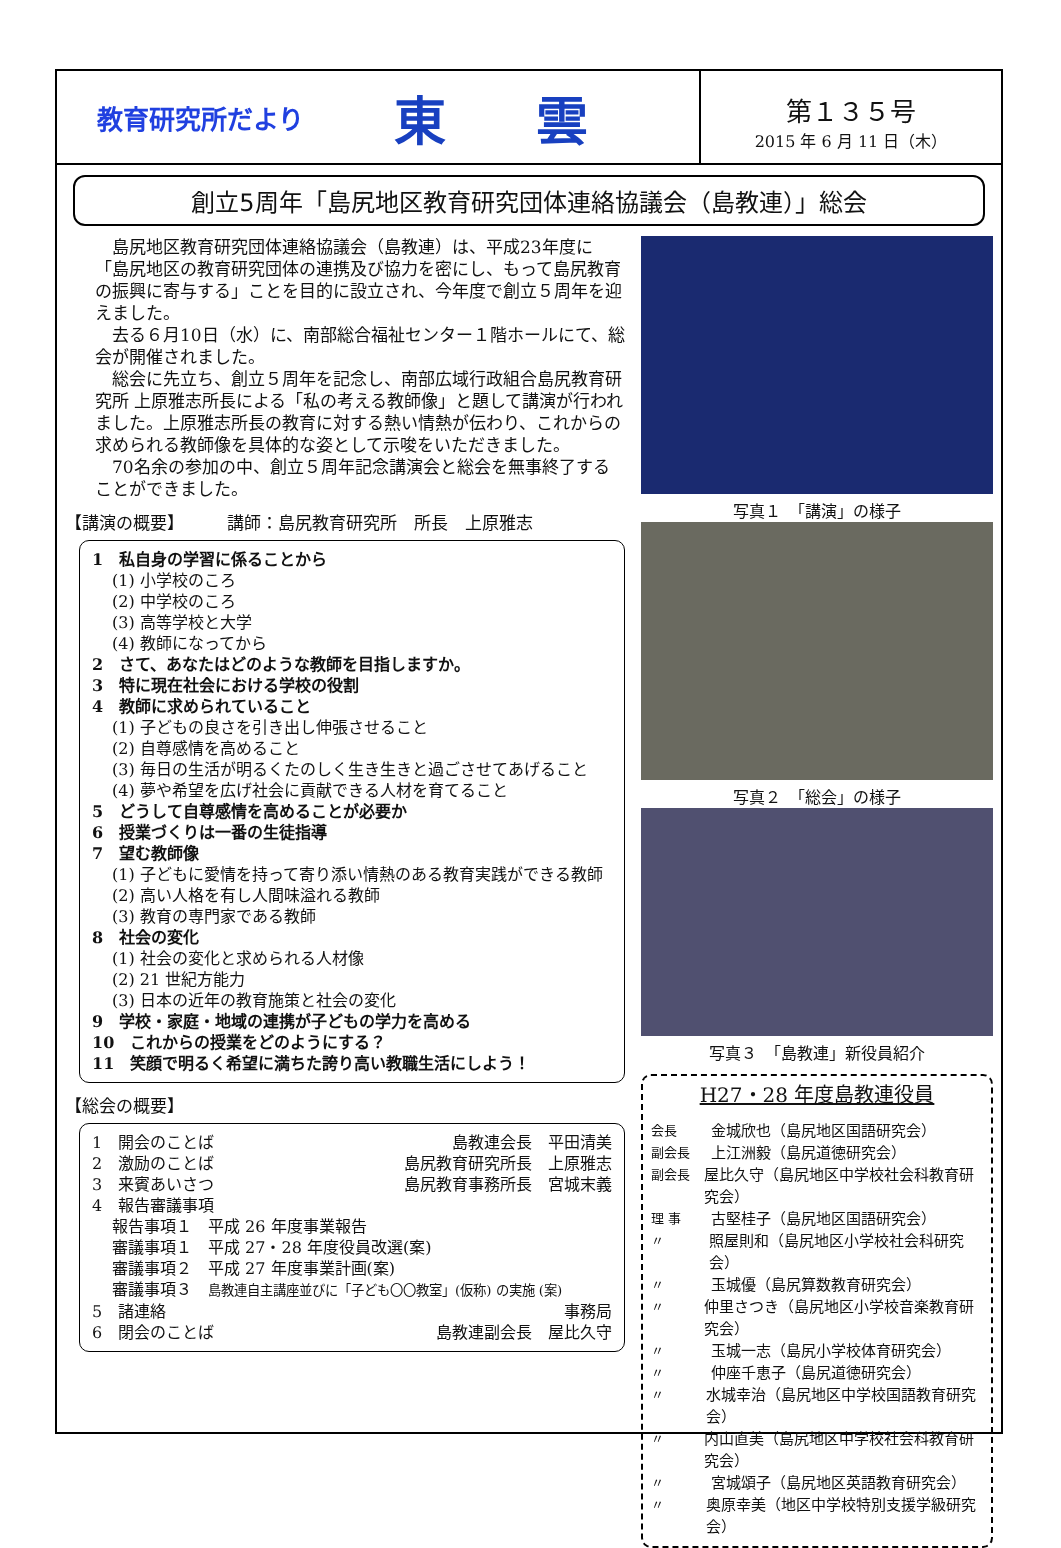教育研究所だより 東 雲
第１３５号
2015 年 6 月 11 日（木）
創立5周年「島尻地区教育研究団体連絡協議会（島教連）」総会
　島尻地区教育研究団体連絡協議会（島教連）は、平成23年度に「島尻地区の教育研究団体の連携及び協力を密にし、もって島尻教育の振興に寄与する」ことを目的に設立され、今年度で創立５周年を迎えました。
　去る６月10日（水）に、南部総合福祉センター１階ホールにて、総会が開催されました。
　総会に先立ち、創立５周年を記念し、南部広域行政組合島尻教育研究所 上原雅志所長による「私の考える教師像」と題して講演が行われました。上原雅志所長の教育に対する熱い情熱が伝わり、これからの求められる教師像を具体的な姿として示唆をいただきました。
　70名余の参加の中、創立５周年記念講演会と総会を無事終了することができました。
【講演の概要】　　　講師：島尻教育研究所　所長　上原雅志
1　私自身の学習に係ることから
(1) 小学校のころ
(2) 中学校のころ
(3) 高等学校と大学
(4) 教師になってから
2　さて、あなたはどのような教師を目指しますか。
3　特に現在社会における学校の役割
4　教師に求められていること
(1) 子どもの良さを引き出し伸張させること
(2) 自尊感情を高めること
(3) 毎日の生活が明るくたのしく生き生きと過ごさせてあげること
(4) 夢や希望を広げ社会に貢献できる人材を育てること
5　どうして自尊感情を高めることが必要か
6　授業づくりは一番の生徒指導
7　望む教師像
(1) 子どもに愛情を持って寄り添い情熱のある教育実践ができる教師
(2) 高い人格を有し人間味溢れる教師
(3) 教育の専門家である教師
8　社会の変化
(1) 社会の変化と求められる人材像
(2) 21 世紀方能力
(3) 日本の近年の教育施策と社会の変化
9　学校・家庭・地域の連携が子どもの学力を高める
10　これからの授業をどのようにする？
11　笑顔で明るく希望に満ちた誇り高い教職生活にしよう！
【総会の概要】
1　開会のことば 島教連会長　平田清美
2　激励のことば 島尻教育研究所長　上原雅志
3　来賓あいさつ 島尻教育事務所長　宮城末義
4　報告審議事項
報告事項１　平成 26 年度事業報告
審議事項１　平成 27・28 年度役員改選(案)
審議事項２　平成 27 年度事業計画(案)
審議事項３　島教連自主講座並びに「子ども〇〇教室」(仮称) の実施 (案)
5　諸連絡 事務局
6　閉会のことば 島教連副会長　屋比久守
写真１　「講演」の様子
写真２　「総会」の様子
写真３　「島教連」新役員紹介
H27・28 年度島教連役員
会長 金城欣也（島尻地区国語研究会）
副会長 上江洲毅（島尻道徳研究会）
副会長 屋比久守（島尻地区中学校社会科教育研究会）
理 事 古堅桂子（島尻地区国語研究会）
〃 照屋則和（島尻地区小学校社会科研究会）
〃 玉城優（島尻算数教育研究会）
〃 仲里さつき（島尻地区小学校音楽教育研究会）
〃 玉城一志（島尻小学校体育研究会）
〃 仲座千恵子（島尻道徳研究会）
〃 水城幸治（島尻地区中学校国語教育研究会）
〃 内山直美（島尻地区中学校社会科教育研究会）
〃 宮城頌子（島尻地区英語教育研究会）
〃 奥原幸美（地区中学校特別支援学級研究会）